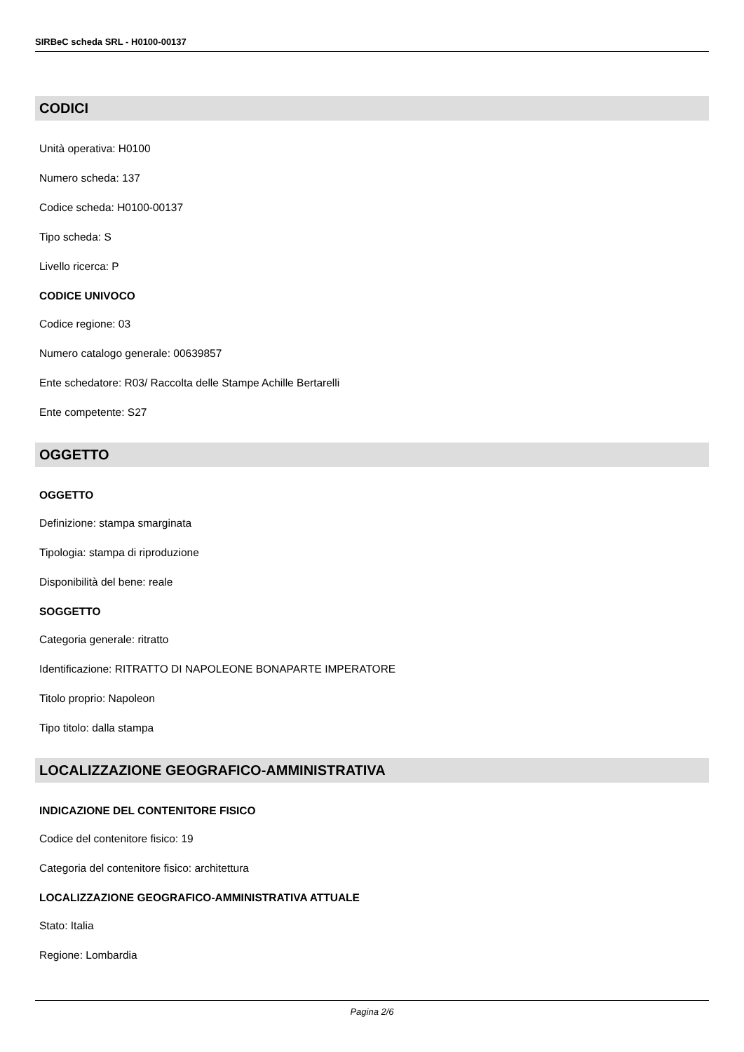SIRBeC scheda SRL - H0100-00137
CODICI
Unità operativa: H0100
Numero scheda: 137
Codice scheda: H0100-00137
Tipo scheda: S
Livello ricerca: P
CODICE UNIVOCO
Codice regione: 03
Numero catalogo generale: 00639857
Ente schedatore: R03/ Raccolta delle Stampe Achille Bertarelli
Ente competente: S27
OGGETTO
OGGETTO
Definizione: stampa smarginata
Tipologia: stampa di riproduzione
Disponibilità del bene: reale
SOGGETTO
Categoria generale: ritratto
Identificazione: RITRATTO DI NAPOLEONE BONAPARTE IMPERATORE
Titolo proprio: Napoleon
Tipo titolo: dalla stampa
LOCALIZZAZIONE GEOGRAFICO-AMMINISTRATIVA
INDICAZIONE DEL CONTENITORE FISICO
Codice del contenitore fisico: 19
Categoria del contenitore fisico: architettura
LOCALIZZAZIONE GEOGRAFICO-AMMINISTRATIVA ATTUALE
Stato: Italia
Regione: Lombardia
Pagina 2/6